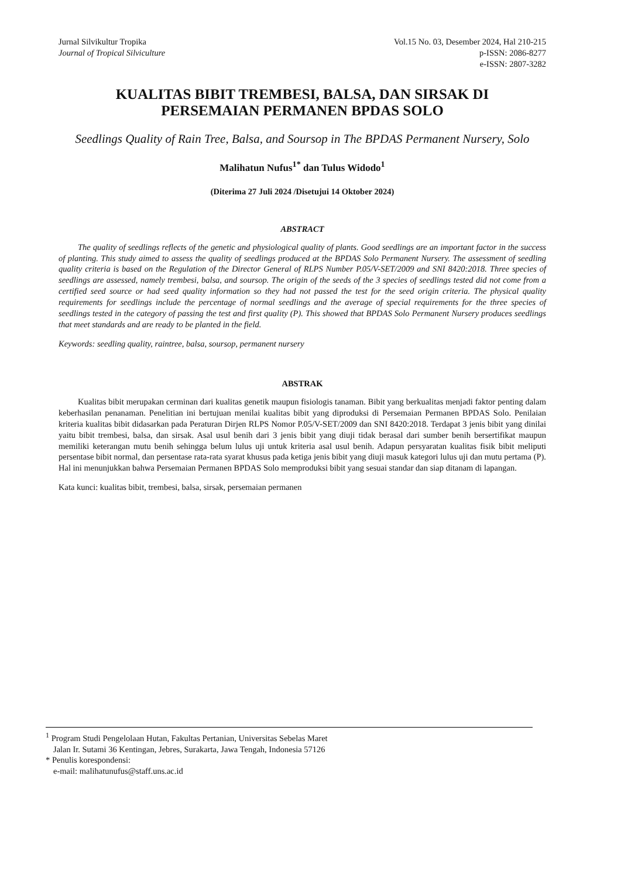Jurnal Silvikultur Tropika
Journal of Tropical Silviculture
Vol.15 No. 03, Desember 2024, Hal 210-215
p-ISSN: 2086-8277
e-ISSN: 2807-3282
KUALITAS BIBIT TREMBESI, BALSA, DAN SIRSAK DI
PERSEMAIAN PERMANEN BPDAS SOLO
Seedlings Quality of Rain Tree, Balsa, and Soursop in The BPDAS Permanent Nursery, Solo
Malihatun Nufus<sup>1*</sup> dan Tulus Widodo<sup>1</sup>
(Diterima 27 Juli 2024 /Disetujui 14 Oktober 2024)
ABSTRACT
The quality of seedlings reflects of the genetic and physiological quality of plants. Good seedlings are an important factor in the success of planting. This study aimed to assess the quality of seedlings produced at the BPDAS Solo Permanent Nursery. The assessment of seedling quality criteria is based on the Regulation of the Director General of RLPS Number P.05/V-SET/2009 and SNI 8420:2018. Three species of seedlings are assessed, namely trembesi, balsa, and soursop. The origin of the seeds of the 3 species of seedlings tested did not come from a certified seed source or had seed quality information so they had not passed the test for the seed origin criteria. The physical quality requirements for seedlings include the percentage of normal seedlings and the average of special requirements for the three species of seedlings tested in the category of passing the test and first quality (P). This showed that BPDAS Solo Permanent Nursery produces seedlings that meet standards and are ready to be planted in the field.
Keywords: seedling quality, raintree, balsa, soursop, permanent nursery
ABSTRAK
Kualitas bibit merupakan cerminan dari kualitas genetik maupun fisiologis tanaman. Bibit yang berkualitas menjadi faktor penting dalam keberhasilan penanaman. Penelitian ini bertujuan menilai kualitas bibit yang diproduksi di Persemaian Permanen BPDAS Solo. Penilaian kriteria kualitas bibit didasarkan pada Peraturan Dirjen RLPS Nomor P.05/V-SET/2009 dan SNI 8420:2018. Terdapat 3 jenis bibit yang dinilai yaitu bibit trembesi, balsa, dan sirsak. Asal usul benih dari 3 jenis bibit yang diuji tidak berasal dari sumber benih bersertifikat maupun memiliki keterangan mutu benih sehingga belum lulus uji untuk kriteria asal usul benih. Adapun persyaratan kualitas fisik bibit meliputi persentase bibit normal, dan persentase rata-rata syarat khusus pada ketiga jenis bibit yang diuji masuk kategori lulus uji dan mutu pertama (P). Hal ini menunjukkan bahwa Persemaian Permanen BPDAS Solo memproduksi bibit yang sesuai standar dan siap ditanam di lapangan.
Kata kunci: kualitas bibit, trembesi, balsa, sirsak, persemaian permanen
<sup>1</sup> Program Studi Pengelolaan Hutan, Fakultas Pertanian, Universitas Sebelas Maret
Jalan Ir. Sutami 36 Kentingan, Jebres, Surakarta, Jawa Tengah, Indonesia 57126
* Penulis korespondensi:
e-mail: malihatunufus@staff.uns.ac.id